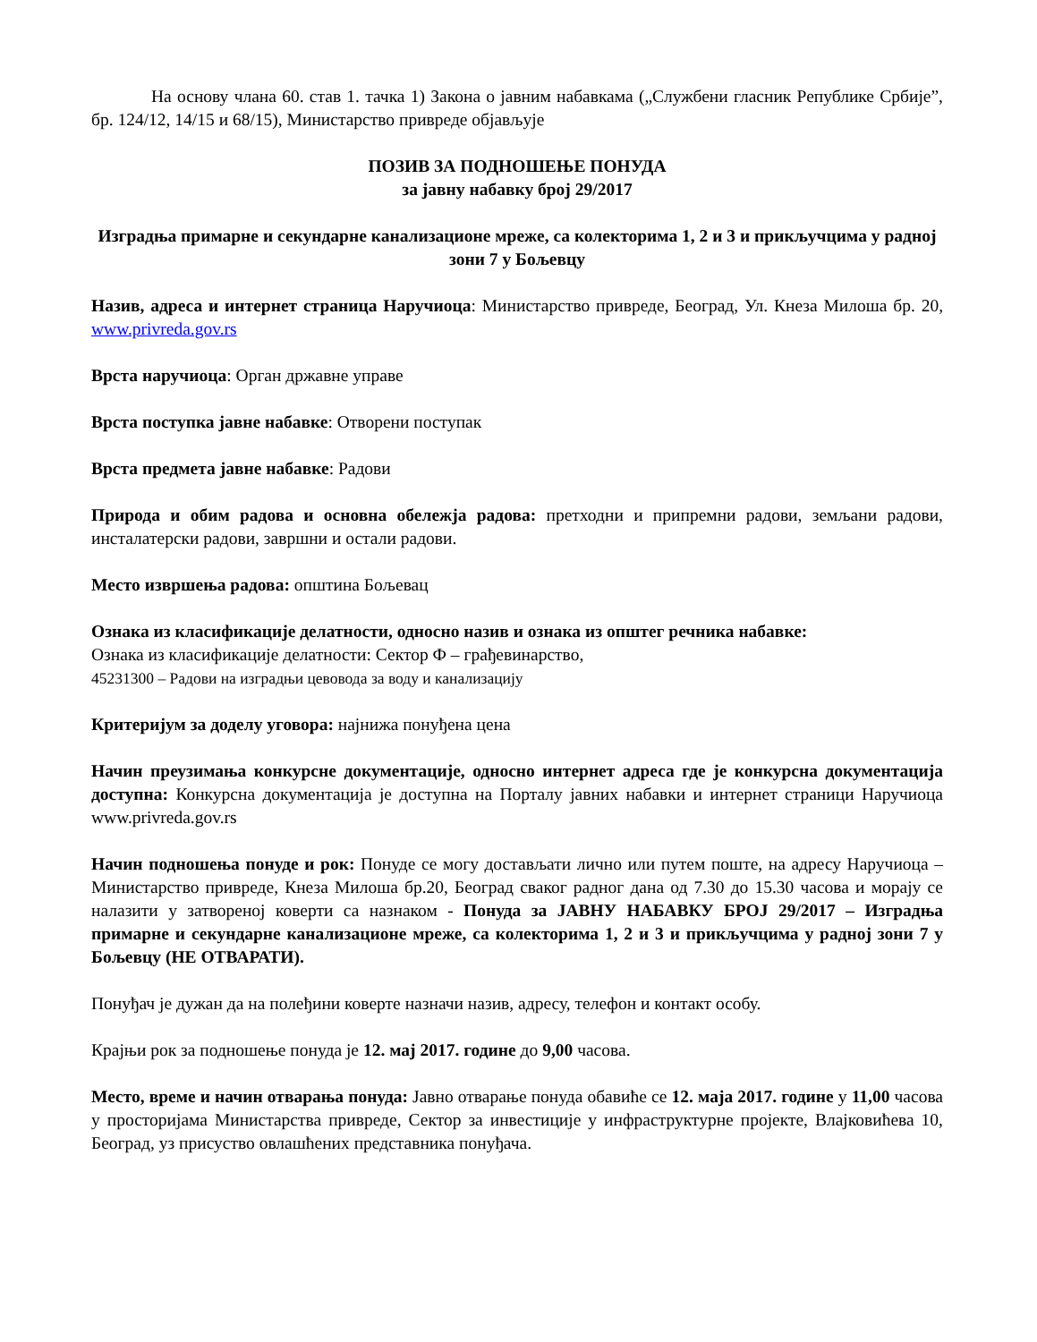На основу члана 60. став 1. тачка 1) Закона о јавним набавкама („Службени гласник Републике Србије”, бр. 124/12, 14/15 и 68/15), Министарство привреде објављује
ПОЗИВ ЗА ПОДНОШЕЊЕ ПОНУДА
за јавну набавку број 29/2017
Изградња примарне и секундарне канализационе мреже, са колекторима 1, 2 и 3 и прикључцима у радној зони 7 у Бољевцу
Назив, адреса и интернет страница Наручиоца: Министарство привреде, Београд, Ул. Кнеза Милоша бр. 20, www.privreda.gov.rs
Врста наручиоца: Орган државне управе
Врста поступка јавне набавке: Отворени поступак
Врста предмета јавне набавке: Радови
Природа и обим радова и основна обележја радова: претходни и припремни радови, земљани радови, инсталатерски радови, завршни и остали радови.
Место извршења радова: општина Бољевац
Ознака из класификације делатности, односно назив и ознака из општег речника набавке:
Ознака из класификације делатности: Сектор Ф – грађевинарство,
45231300 – Радови на изградњи цевовода за воду и канализацију
Критеријум за доделу уговора: најнижа понуђена цена
Начин преузимања конкурсне документације, односно интернет адреса где је конкурсна документација доступна: Конкурсна документација је доступна на Порталу јавних набавки и интернет страници Наручиоца www.privreda.gov.rs
Начин подношења понуде и рок: Понуде се могу достављати лично или путем поште, на адресу Наручиоца – Министарство привреде, Кнеза Милоша бр.20, Београд сваког радног дана од 7.30 до 15.30 часова и морају се налазити у затвореној коверти са назнаком - Понуда за ЈАВНУ НАБАВКУ БРОЈ 29/2017 – Изградња примарне и секундарне канализационе мреже, са колекторима 1, 2 и 3 и прикључцима у радној зони 7 у Бољевцу (НЕ ОТВАРАТИ).
Понуђач је дужан да на полеђини коверте назначи назив, адресу, телефон и контакт особу.
Крајњи рок за подношење понуда је 12. мај 2017. године до 9,00 часова.
Место, време и начин отварања понуда: Јавно отварање понуда обавиће се 12. маја 2017. године у 11,00 часова у просторијама Министарства привреде, Сектор за инвестиције у инфраструктурне пројекте, Влајковићева 10, Београд, уз присуство овлашћених представника понуђача.